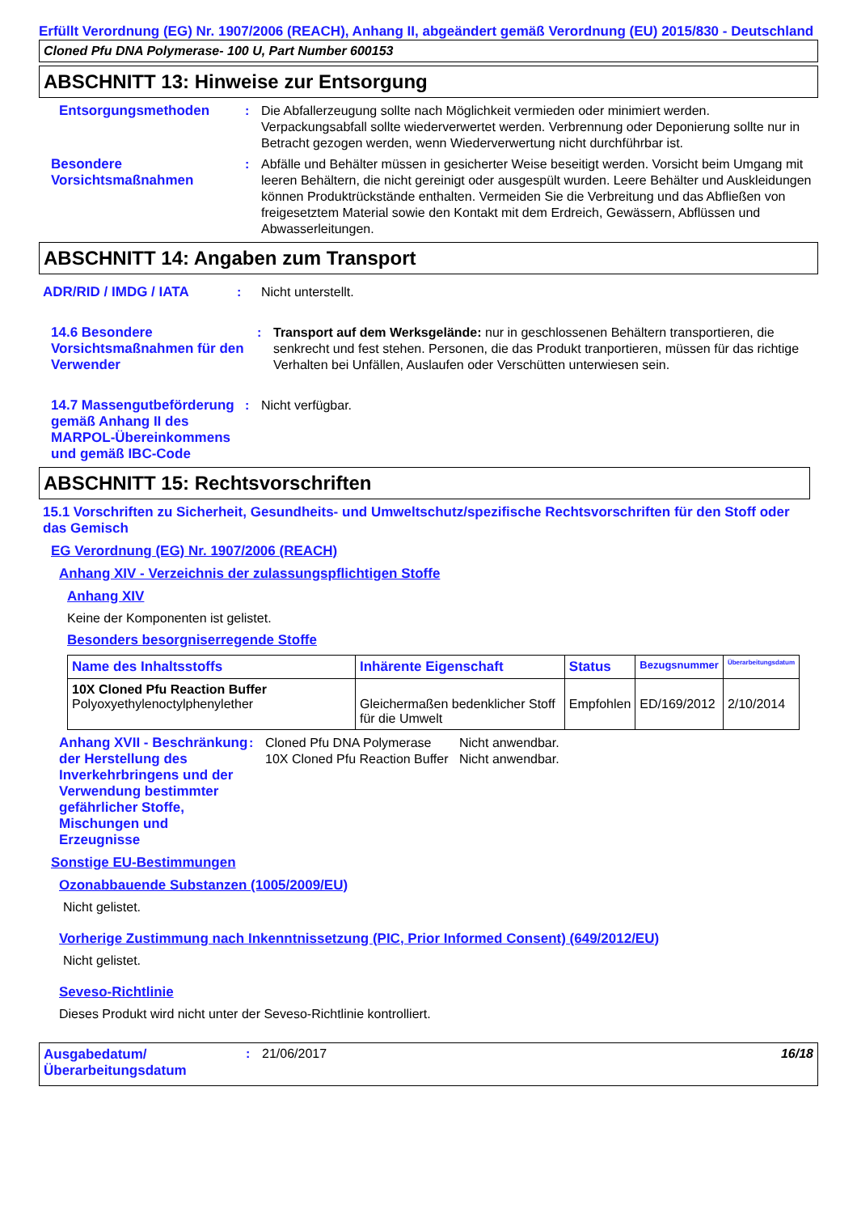Erfüllt Verordnung (EG) Nr. 1907/2006 (REACH), Anhang II, abgeändert gemäß Verordnung (EU) 2015/830 - Deutschland
Cloned Pfu DNA Polymerase- 100 U, Part Number 600153
ABSCHNITT 13: Hinweise zur Entsorgung
Entsorgungsmethoden : Die Abfallerzeugung sollte nach Möglichkeit vermieden oder minimiert werden. Verpackungsabfall sollte wiederverwertet werden. Verbrennung oder Deponierung sollte nur in Betracht gezogen werden, wenn Wiederverwertung nicht durchführbar ist.
Besondere Vorsichtsmaßnahmen
: Abfälle und Behälter müssen in gesicherter Weise beseitigt werden. Vorsicht beim Umgang mit leeren Behältern, die nicht gereinigt oder ausgespült wurden. Leere Behälter und Auskleidungen können Produktrückstände enthalten. Vermeiden Sie die Verbreitung und das Abfließen von freigesetztem Material sowie den Kontakt mit dem Erdreich, Gewässern, Abflüssen und Abwasserleitungen.
ABSCHNITT 14: Angaben zum Transport
ADR/RID / IMDG / IATA : Nicht unterstellt.
14.6 Besondere Vorsichtsmaßnahmen für den Verwender
: Transport auf dem Werksgelände: nur in geschlossenen Behältern transportieren, die senkrecht und fest stehen. Personen, die das Produkt tranportieren, müssen für das richtige Verhalten bei Unfällen, Auslaufen oder Verschütten unterwiesen sein.
14.7 Massengutbeförderung gemäß Anhang II des MARPOL-Übereinkommens und gemäß IBC-Code
: Nicht verfügbar.
ABSCHNITT 15: Rechtsvorschriften
15.1 Vorschriften zu Sicherheit, Gesundheits- und Umweltschutz/spezifische Rechtsvorschriften für den Stoff oder das Gemisch
EG Verordnung (EG) Nr. 1907/2006 (REACH)
Anhang XIV - Verzeichnis der zulassungspflichtigen Stoffe
Anhang XIV
Keine der Komponenten ist gelistet.
Besonders besorgniserregende Stoffe
| Name des Inhaltsstoffs | Inhärente Eigenschaft | Status | Bezugsnummer | Überarbeitungsdatum |
| --- | --- | --- | --- | --- |
| 10X Cloned Pfu Reaction Buffer Polyoxyethylenoctylphenylether | Gleichermaßen bedenklicher Stoff für die Umwelt | Empfohlen | ED/169/2012 | 2/10/2014 |
Anhang XVII - Beschränkung der Herstellung des Inverkehrbringens und der Verwendung bestimmter gefährlicher Stoffe, Mischungen und Erzeugnisse
: Cloned Pfu DNA Polymerase
10X Cloned Pfu Reaction Buffer
Nicht anwendbar.
Nicht anwendbar.
Sonstige EU-Bestimmungen
Ozonabbauende Substanzen (1005/2009/EU)
Nicht gelistet.
Vorherige Zustimmung nach Inkenntnissetzung (PIC, Prior Informed Consent) (649/2012/EU)
Nicht gelistet.
Seveso-Richtlinie
Dieses Produkt wird nicht unter der Seveso-Richtlinie kontrolliert.
Ausgabedatum/ Überarbeitungsdatum
: 21/06/2017 16/18